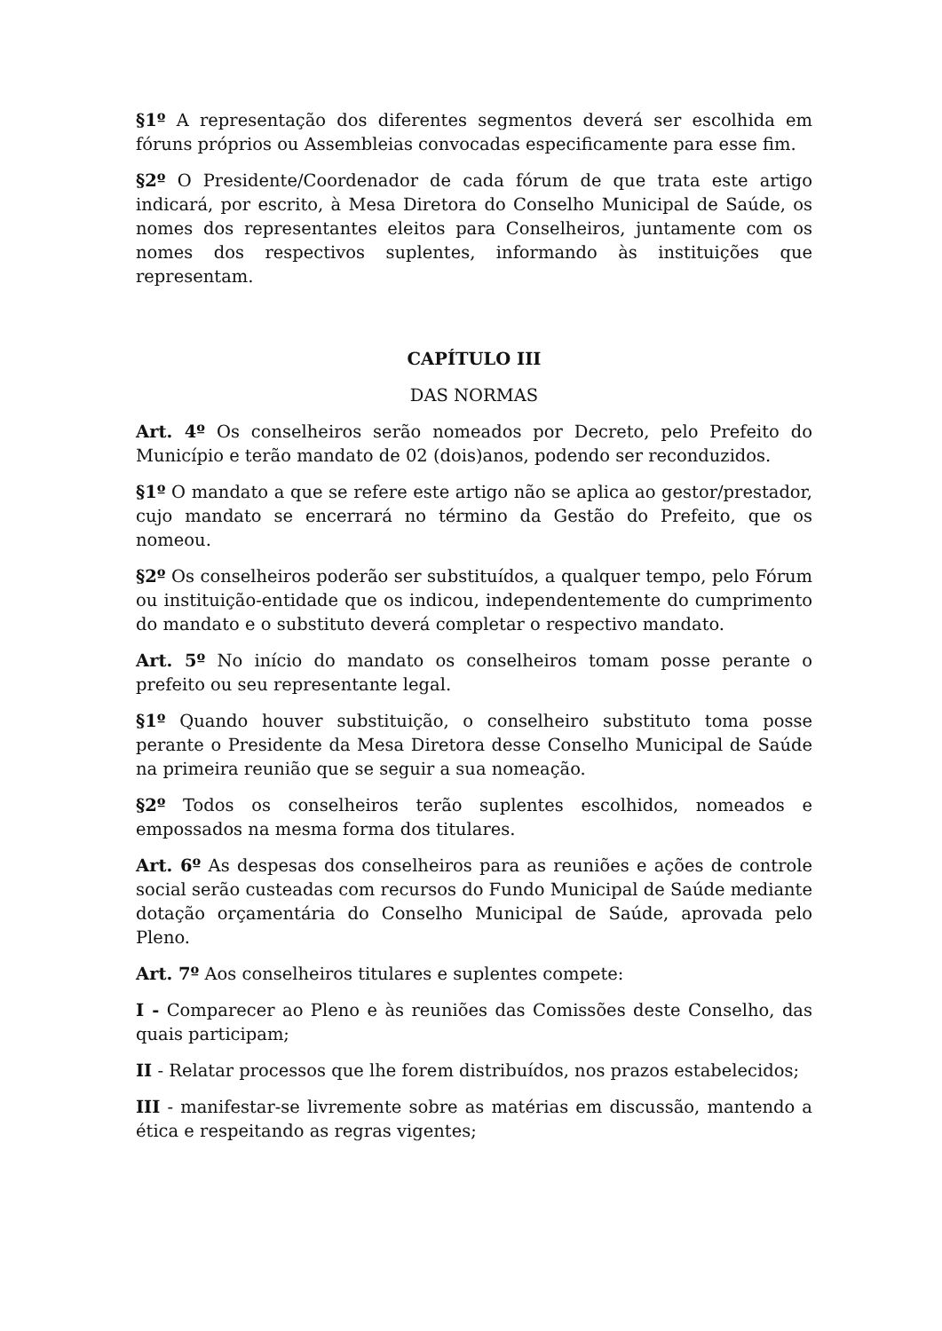§1º A representação dos diferentes segmentos deverá ser escolhida em fóruns próprios ou Assembleias convocadas especificamente para esse fim.
§2º O Presidente/Coordenador de cada fórum de que trata este artigo indicará, por escrito, à Mesa Diretora do Conselho Municipal de Saúde, os nomes dos representantes eleitos para Conselheiros, juntamente com os nomes dos respectivos suplentes, informando às instituições que representam.
CAPÍTULO III
DAS NORMAS
Art. 4º Os conselheiros serão nomeados por Decreto, pelo Prefeito do Município e terão mandato de 02 (dois)anos, podendo ser reconduzidos.
§1º O mandato a que se refere este artigo não se aplica ao gestor/prestador, cujo mandato se encerrará no término da Gestão do Prefeito, que os nomeou.
§2º Os conselheiros poderão ser substituídos, a qualquer tempo, pelo Fórum ou instituição-entidade que os indicou, independentemente do cumprimento do mandato e o substituto deverá completar o respectivo mandato.
Art. 5º No início do mandato os conselheiros tomam posse perante o prefeito ou seu representante legal.
§1º Quando houver substituição, o conselheiro substituto toma posse perante o Presidente da Mesa Diretora desse Conselho Municipal de Saúde na primeira reunião que se seguir a sua nomeação.
§2º Todos os conselheiros terão suplentes escolhidos, nomeados e empossados na mesma forma dos titulares.
Art. 6º As despesas dos conselheiros para as reuniões e ações de controle social serão custeadas com recursos do Fundo Municipal de Saúde mediante dotação orçamentária do Conselho Municipal de Saúde, aprovada pelo Pleno.
Art. 7º Aos conselheiros titulares e suplentes compete:
I - Comparecer ao Pleno e às reuniões das Comissões deste Conselho, das quais participam;
II - Relatar processos que lhe forem distribuídos, nos prazos estabelecidos;
III - manifestar-se livremente sobre as matérias em discussão, mantendo a ética e respeitando as regras vigentes;